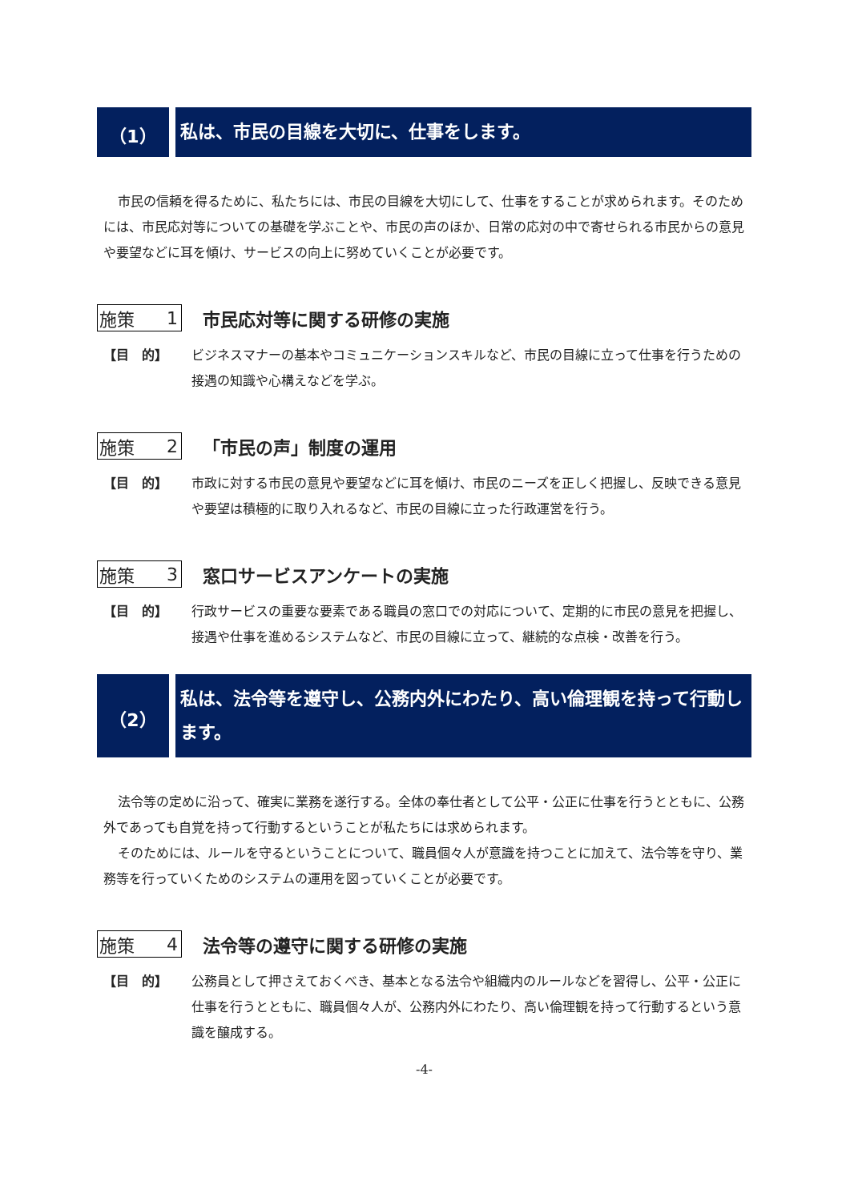（1）
私は、市民の目線を大切に、仕事をします。
市民の信頼を得るために、私たちには、市民の目線を大切にして、仕事をすることが求められます。そのためには、市民応対等についての基礎を学ぶことや、市民の声のほか、日常の応対の中で寄せられる市民からの意見や要望などに耳を傾け、サービスの向上に努めていくことが必要です。
施策 1 市民応対等に関する研修の実施
【目　的】 ビジネスマナーの基本やコミュニケーションスキルなど、市民の目線に立って仕事を行うための接遇の知識や心構えなどを学ぶ。
施策 2 「市民の声」制度の運用
【目　的】 市政に対する市民の意見や要望などに耳を傾け、市民のニーズを正しく把握し、反映できる意見や要望は積極的に取り入れるなど、市民の目線に立った行政運営を行う。
施策 3 窓口サービスアンケートの実施
【目　的】 行政サービスの重要な要素である職員の窓口での対応について、定期的に市民の意見を把握し、接遇や仕事を進めるシステムなど、市民の目線に立って、継続的な点検・改善を行う。
（2）
私は、法令等を遵守し、公務内外にわたり、高い倫理観を持って行動します。
法令等の定めに沿って、確実に業務を遂行する。全体の奉仕者として公平・公正に仕事を行うとともに、公務外であっても自覚を持って行動するということが私たちには求められます。
そのためには、ルールを守るということについて、職員個々人が意識を持つことに加えて、法令等を守り、業務等を行っていくためのシステムの運用を図っていくことが必要です。
施策 4 法令等の遵守に関する研修の実施
【目　的】 公務員として押さえておくべき、基本となる法令や組織内のルールなどを習得し、公平・公正に仕事を行うとともに、職員個々人が、公務内外にわたり、高い倫理観を持って行動するという意識を醸成する。
-4-